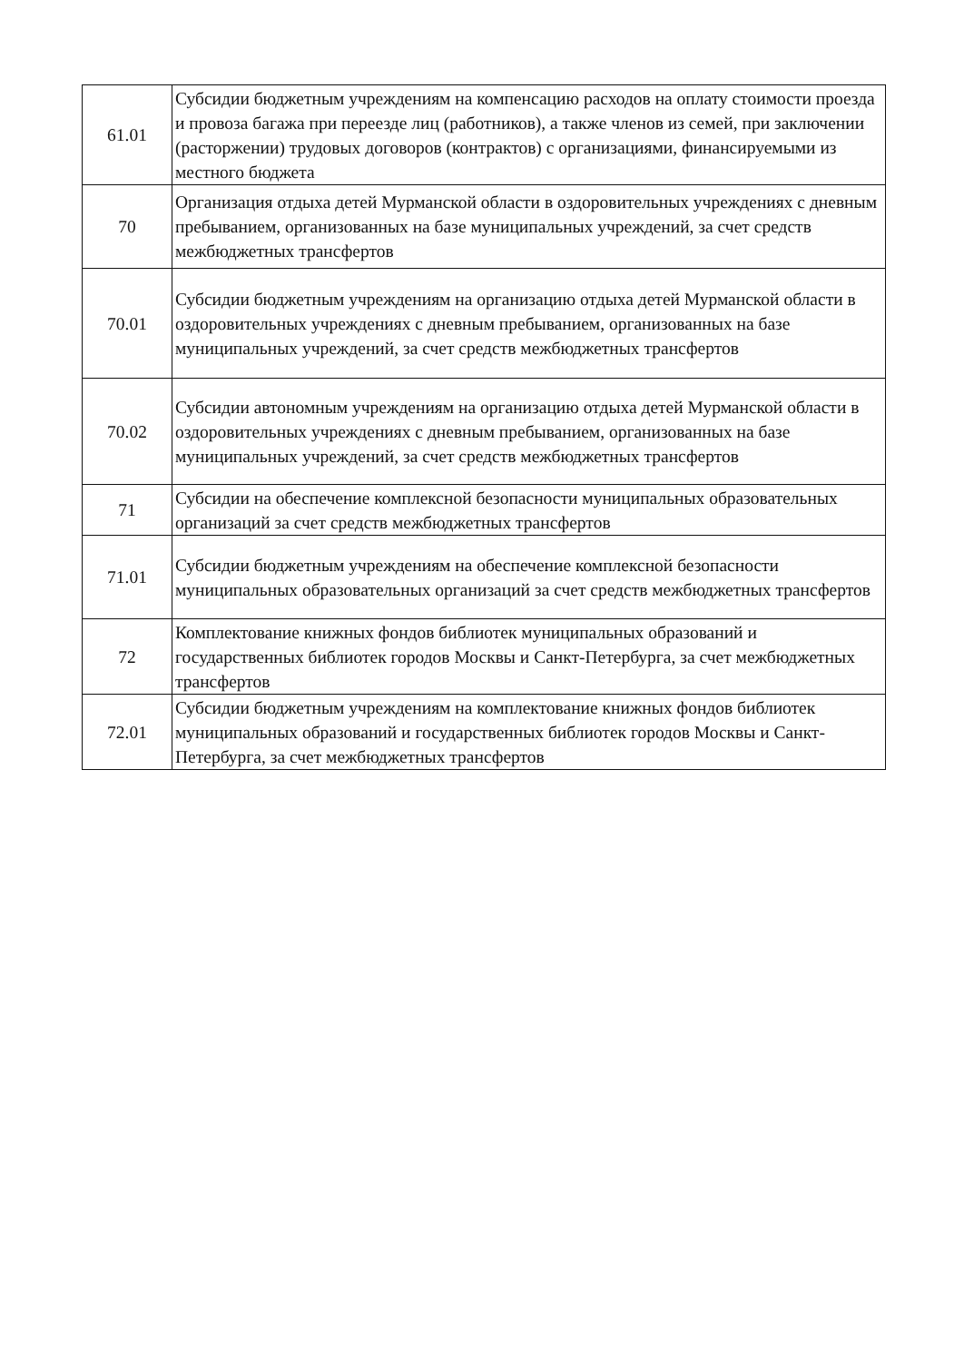| 61.01 | Субсидии бюджетным учреждениям на компенсацию расходов на оплату стоимости проезда и провоза багажа при переезде лиц (работников), а также членов из семей, при заключении (расторжении) трудовых договоров (контрактов) с организациями, финансируемыми из местного бюджета |
| 70 | Организация отдыха детей Мурманской области в оздоровительных учреждениях с дневным пребыванием, организованных на базе муниципальных учреждений, за счет средств межбюджетных трансфертов |
| 70.01 | Субсидии бюджетным учреждениям на организацию отдыха детей Мурманской области в оздоровительных учреждениях с дневным пребыванием, организованных на базе муниципальных учреждений, за счет средств межбюджетных трансфертов |
| 70.02 | Субсидии автономным учреждениям на организацию отдыха детей Мурманской области в оздоровительных учреждениях с дневным пребыванием, организованных на базе муниципальных учреждений, за счет средств межбюджетных трансфертов |
| 71 | Субсидии на обеспечение комплексной безопасности муниципальных образовательных организаций за счет средств межбюджетных трансфертов |
| 71.01 | Субсидии бюджетным учреждениям на обеспечение комплексной безопасности муниципальных образовательных организаций за счет средств межбюджетных трансфертов |
| 72 | Комплектование книжных фондов библиотек муниципальных образований и государственных библиотек городов Москвы и Санкт-Петербурга, за счет межбюджетных трансфертов |
| 72.01 | Субсидии бюджетным учреждениям на комплектование книжных фондов библиотек муниципальных образований и государственных библиотек городов Москвы и Санкт-Петербурга, за счет межбюджетных трансфертов |